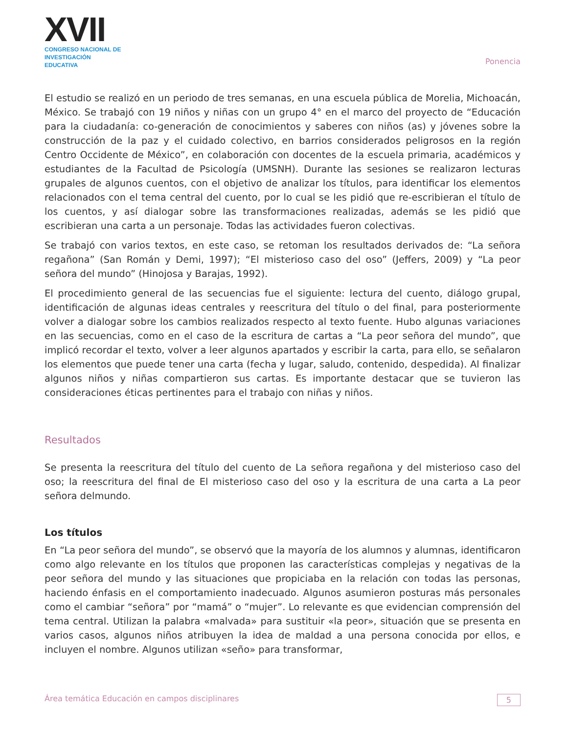XVII
CONGRESO NACIONAL DE
INVESTIGACIÓN EDUCATIVA
Ponencia
El estudio se realizó en un periodo de tres semanas, en una escuela pública de Morelia, Michoacán, México. Se trabajó con 19 niños y niñas con un grupo 4° en el marco del proyecto de “Educación para la ciudadanía: co-generación de conocimientos y saberes con niños (as) y jóvenes sobre la construcción de la paz y el cuidado colectivo, en barrios considerados peligrosos en la región Centro Occidente de México”, en colaboración con docentes de la escuela primaria, académicos y estudiantes de la Facultad de Psicología (UMSNH). Durante las sesiones se realizaron lecturas grupales de algunos cuentos, con el objetivo de analizar los títulos, para identificar los elementos relacionados con el tema central del cuento, por lo cual se les pidió que re-escribieran el título de los cuentos, y así dialogar sobre las transformaciones realizadas, además se les pidió que escribieran una carta a un personaje. Todas las actividades fueron colectivas.
Se trabajó con varios textos, en este caso, se retoman los resultados derivados de: “La señora regañona” (San Román y Demi, 1997); “El misterioso caso del oso” (Jeffers, 2009) y “La peor señora del mundo” (Hinojosa y Barajas, 1992).
El procedimiento general de las secuencias fue el siguiente: lectura del cuento, diálogo grupal, identificación de algunas ideas centrales y reescritura del título o del final, para posteriormente volver a dialogar sobre los cambios realizados respecto al texto fuente. Hubo algunas variaciones en las secuencias, como en el caso de la escritura de cartas a “La peor señora del mundo”, que implicó recordar el texto, volver a leer algunos apartados y escribir la carta, para ello, se señalaron los elementos que puede tener una carta (fecha y lugar, saludo, contenido, despedida). Al finalizar algunos niños y niñas compartieron sus cartas. Es importante destacar que se tuvieron las consideraciones éticas pertinentes para el trabajo con niñas y niños.
Resultados
Se presenta la reescritura del título del cuento de La señora regañona y del misterioso caso del oso; la reescritura del final de El misterioso caso del oso y la escritura de una carta a La peor señora delmundo.
Los títulos
En “La peor señora del mundo”, se observó que la mayoría de los alumnos y alumnas, identificaron como algo relevante en los títulos que proponen las características complejas y negativas de la peor señora del mundo y las situaciones que propiciaba en la relación con todas las personas, haciendo énfasis en el comportamiento inadecuado. Algunos asumieron posturas más personales como el cambiar “señora” por “mamá” o “mujer”. Lo relevante es que evidencian comprensión del tema central. Utilizan la palabra «malvada» para sustituir «la peor», situación que se presenta en varios casos, algunos niños atribuyen la idea de maldad a una persona conocida por ellos, e incluyen el nombre. Algunos utilizan «seño» para transformar,
Área temática Educación en campos disciplinares 5